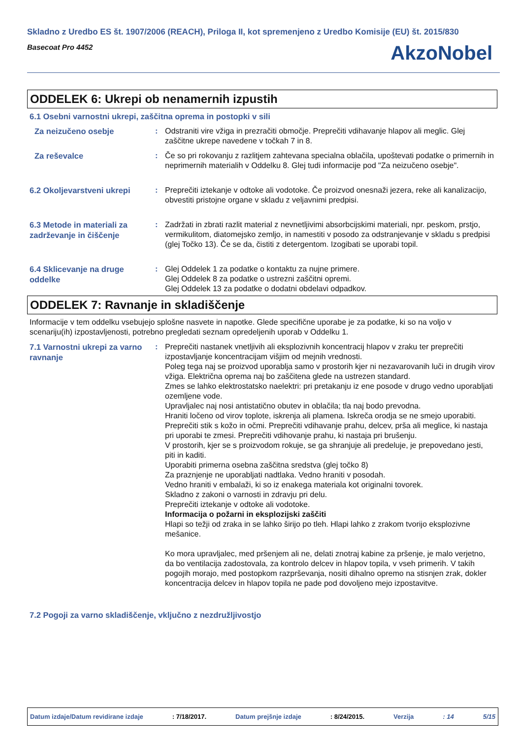Skladno z Uredbo ES št. 1907/2006 (REACH), Priloga II, kot spremenjeno z Uredbo Komisije (EU) št. 2015/830
Basecoat Pro 4452
AkzoNobel
ODDELEK 6: Ukrepi ob nenamernih izpustih
6.1 Osebni varnostni ukrepi, zaščitna oprema in postopki v sili
Za neizučeno osebje
: Odstraniti vire vžiga in prezračiti območje. Preprečiti vdihavanje hlapov ali meglic. Glej zaščitne ukrepe navedene v točkah 7 in 8.
Za reševalce
: Če so pri rokovanju z razlitjem zahtevana specialna oblačila, upoštevati podatke o primernih in neprimernih materialih v Oddelku 8. Glej tudi informacije pod "Za neizučeno osebje".
6.2 Okoljevarstveni ukrepi
: Preprečiti iztekanje v odtoke ali vodotoke. Če proizvod onesnaži jezera, reke ali kanalizacijo, obvestiti pristojne organe v skladu z veljavnimi predpisi.
6.3 Metode in materiali za zadrževanje in čiščenje
: Zadržati in zbrati razlit material z nevnetljivimi absorbcijskimi materiali, npr. peskom, prstjo, vermikulitom, diatomejsko zemljo, in namestiti v posodo za odstranjevanje v skladu s predpisi (glej Točko 13). Če se da, čistiti z detergentom. Izogibati se uporabi topil.
6.4 Sklicevanje na druge oddelke
: Glej Oddelek 1 za podatke o kontaktu za nujne primere.
Glej Oddelek 8 za podatke o ustrezni zaščitni opremi.
Glej Oddelek 13 za podatke o dodatni obdelavi odpadkov.
ODDELEK 7: Ravnanje in skladiščenje
Informacije v tem oddelku vsebujejo splošne nasvete in napotke. Glede specifične uporabe je za podatke, ki so na voljo v scenariju(ih) izpostavljenosti, potrebno pregledati seznam opredeljenih uporab v Oddelku 1.
7.1 Varnostni ukrepi za varno ravnanje
: Preprečiti nastanek vnetljivih ali eksplozivnih koncentracij hlapov v zraku ter preprečiti izpostavljanje koncentracijam višjim od mejnih vrednosti.
Poleg tega naj se proizvod uporablja samo v prostorih kjer ni nezavarovanih luči in drugih virov vžiga. Električna oprema naj bo zaščitena glede na ustrezen standard.
Zmes se lahko elektrostatsko naelektri: pri pretakanju iz ene posode v drugo vedno uporabljati ozemljene vode.
Upravljalec naj nosi antistatično obutev in oblačila; tla naj bodo prevodna.
Hraniti ločeno od virov toplote, iskrenja ali plamena. Iskreča orodja se ne smejo uporabiti.
Preprečiti stik s kožo in očmi. Preprečiti vdihavanje prahu, delcev, pršа ali meglice, ki nastaja pri uporabi te zmesi. Preprečiti vdihovanje prahu, ki nastaja pri brušenju.
V prostorih, kjer se s proizvodom rokuje, se ga shranjuje ali predeluje, je prepovedano jesti, piti in kaditi.
Uporabiti primerna osebna zaščitna sredstva (glej točko 8)
Za praznjenje ne uporabljati nadtlaka. Vedno hraniti v posodah.
Vedno hraniti v embalaži, ki so iz enakega materiala kot originalni tovorek.
Skladno z zakoni o varnosti in zdravju pri delu.
Preprečiti iztekanje v odtoke ali vodotoke.
Informacija o požarni in eksplozijski zaščiti
Hlapi so težji od zraka in se lahko širijo po tleh. Hlapi lahko z zrakom tvorijo eksplozivne mešanice.
Ko mora upravljalec, med pršenjem ali ne, delati znotraj kabine za pršenje, je malo verjetno, da bo ventilacija zadostovala, za kontrolo delcev in hlapov topila, v vseh primerih. V takih pogojih morajo, med postopkom razprševanja, nositi dihalno opremo na stisnjen zrak, dokler koncentracija delcev in hlapov topila ne pade pod dovoljeno mejo izpostavitve.
7.2 Pogoji za varno skladiščenje, vključno z nezdružljivostjo
Datum izdaje/Datum revidirane izdaje: 7/18/2017. Datum prejšnje izdaje: 8/24/2015. Verzija: 14 5/15